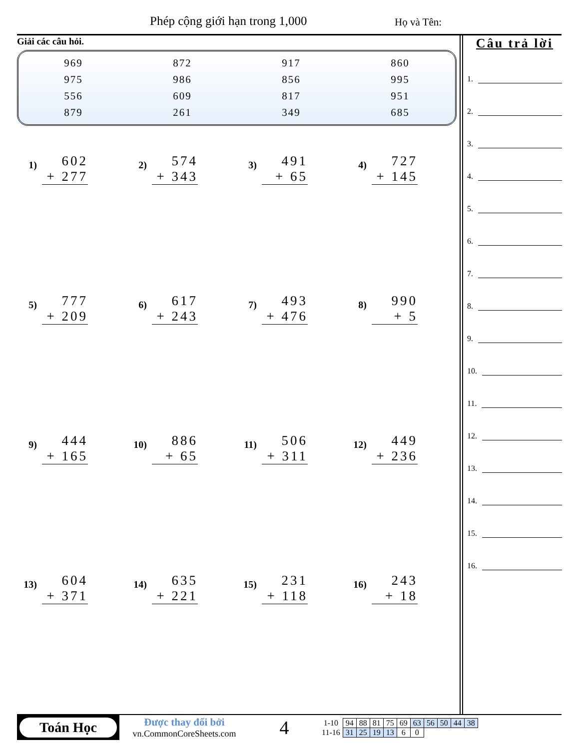Phép cộng giới hạn trong 1,000 Họ và Tên:
Giải các câu hỏi.
| 969 | 872 | 917 | 860 |
| 975 | 986 | 856 | 995 |
| 556 | 609 | 817 | 951 |
| 879 | 261 | 349 | 685 |
1)
602
+ 277
2)
574
+ 343
3)
491
+ 65
4)
727
+ 145
5)
777
+ 209
6)
617
+ 243
7)
493
+ 476
8)
990
+ 5
9)
444
+ 165
10)
886
+ 65
11)
506
+ 311
12)
449
+ 236
13)
604
+ 371
14)
635
+ 221
15)
231
+ 118
16)
243
+ 18
Câu trả lời
1.
2.
3.
4.
5.
6.
7.
8.
9.
10.
11.
12.
13.
14.
15.
16.
Toán Học
Được thay đổi bởi
vn.CommonCoreSheets.com
4
| 1-10 | 94 | 88 | 81 | 75 | 69 | 63 | 56 | 50 | 44 | 38 |
| 11-16 | 31 | 25 | 19 | 13 | 6 | 0 | | | | |